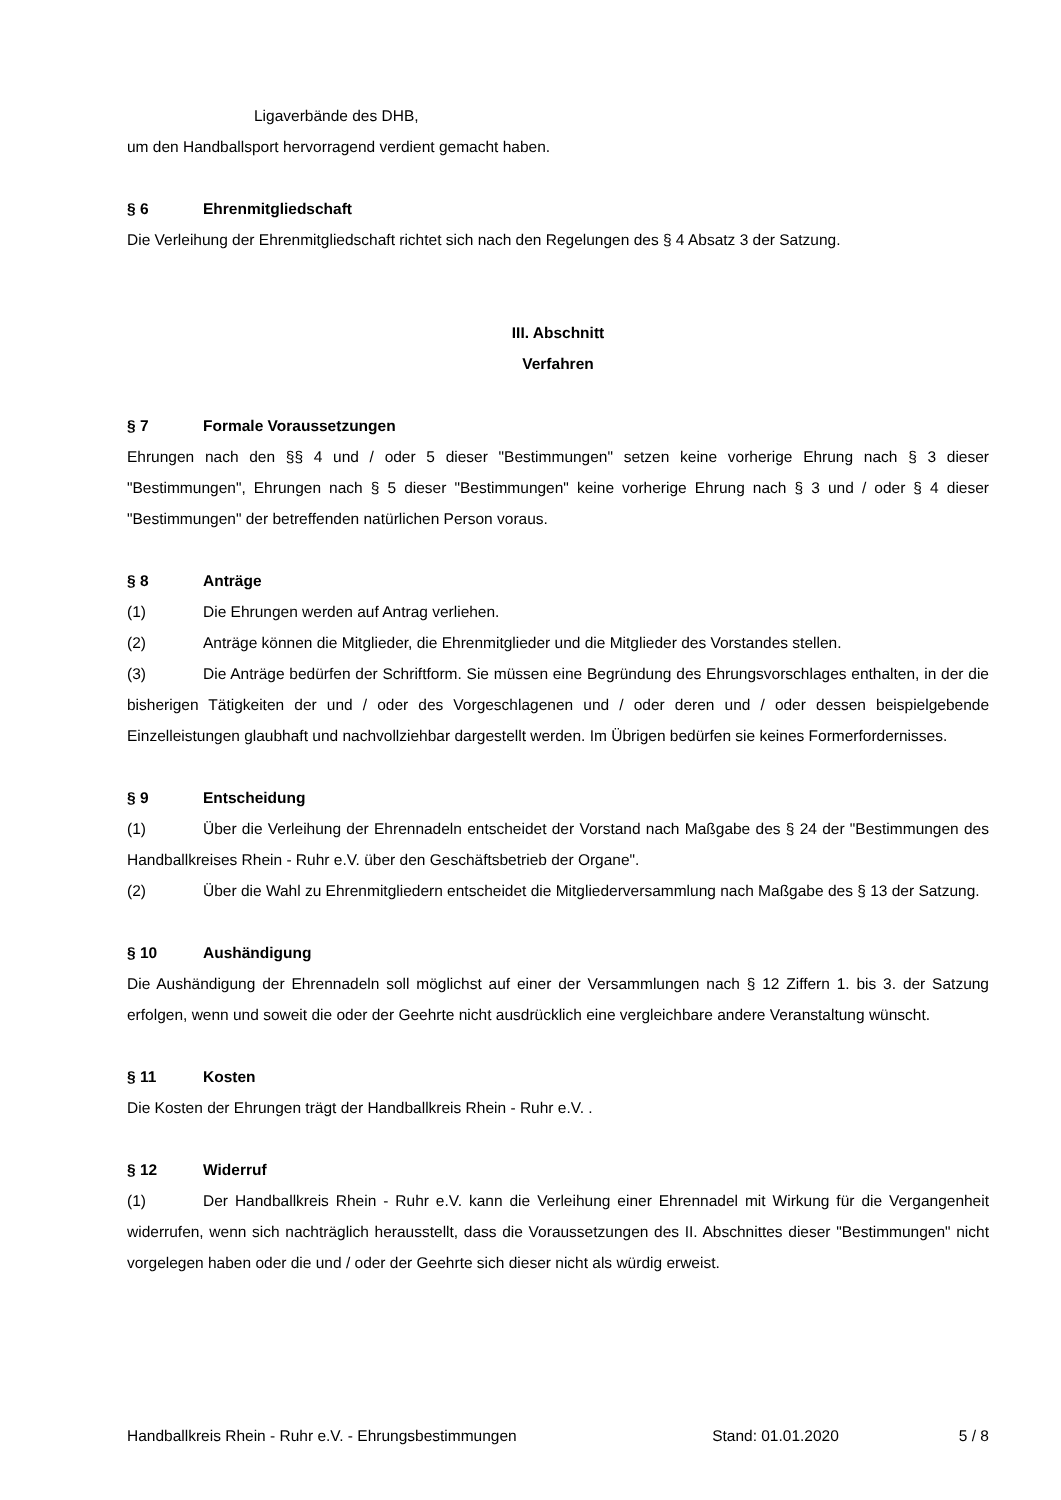Ligaverbände des DHB,
um den Handballsport hervorragend verdient gemacht haben.
§ 6 Ehrenmitgliedschaft
Die Verleihung der Ehrenmitgliedschaft richtet sich nach den Regelungen des § 4 Absatz 3 der Satzung.
III. Abschnitt
Verfahren
§ 7 Formale Voraussetzungen
Ehrungen nach den §§ 4 und / oder 5 dieser "Bestimmungen" setzen keine vorherige Ehrung nach § 3 dieser "Bestimmungen", Ehrungen nach § 5 dieser "Bestimmungen" keine vorherige Ehrung nach § 3 und / oder § 4 dieser "Bestimmungen" der betreffenden natürlichen Person voraus.
§ 8 Anträge
(1) Die Ehrungen werden auf Antrag verliehen.
(2) Anträge können die Mitglieder, die Ehrenmitglieder und die Mitglieder des Vorstandes stellen.
(3) Die Anträge bedürfen der Schriftform. Sie müssen eine Begründung des Ehrungsvorschlages enthalten, in der die bisherigen Tätigkeiten der und / oder des Vorgeschlagenen und / oder deren und / oder dessen beispielgebende Einzelleistungen glaubhaft und nachvollziehbar dargestellt werden. Im Übrigen bedürfen sie keines Formerfordernisses.
§ 9 Entscheidung
(1) Über die Verleihung der Ehrennadeln entscheidet der Vorstand nach Maßgabe des § 24 der "Bestimmungen des Handballkreises Rhein - Ruhr e.V. über den Geschäftsbetrieb der Organe".
(2) Über die Wahl zu Ehrenmitgliedern entscheidet die Mitgliederversammlung nach Maßgabe des § 13 der Satzung.
§ 10 Aushändigung
Die Aushändigung der Ehrennadeln soll möglichst auf einer der Versammlungen nach § 12 Ziffern 1. bis 3. der Satzung erfolgen, wenn und soweit die oder der Geehrte nicht ausdrücklich eine vergleichbare andere Veranstaltung wünscht.
§ 11 Kosten
Die Kosten der Ehrungen trägt der Handballkreis Rhein - Ruhr e.V. .
§ 12 Widerruf
(1) Der Handballkreis Rhein - Ruhr e.V. kann die Verleihung einer Ehrennadel mit Wirkung für die Vergangenheit widerrufen, wenn sich nachträglich herausstellt, dass die Voraussetzungen des II. Abschnittes dieser "Bestimmungen" nicht vorgelegen haben oder die und / oder der Geehrte sich dieser nicht als würdig erweist.
Handballkreis Rhein - Ruhr e.V. - Ehrungsbestimmungen Stand: 01.01.2020 5 / 8